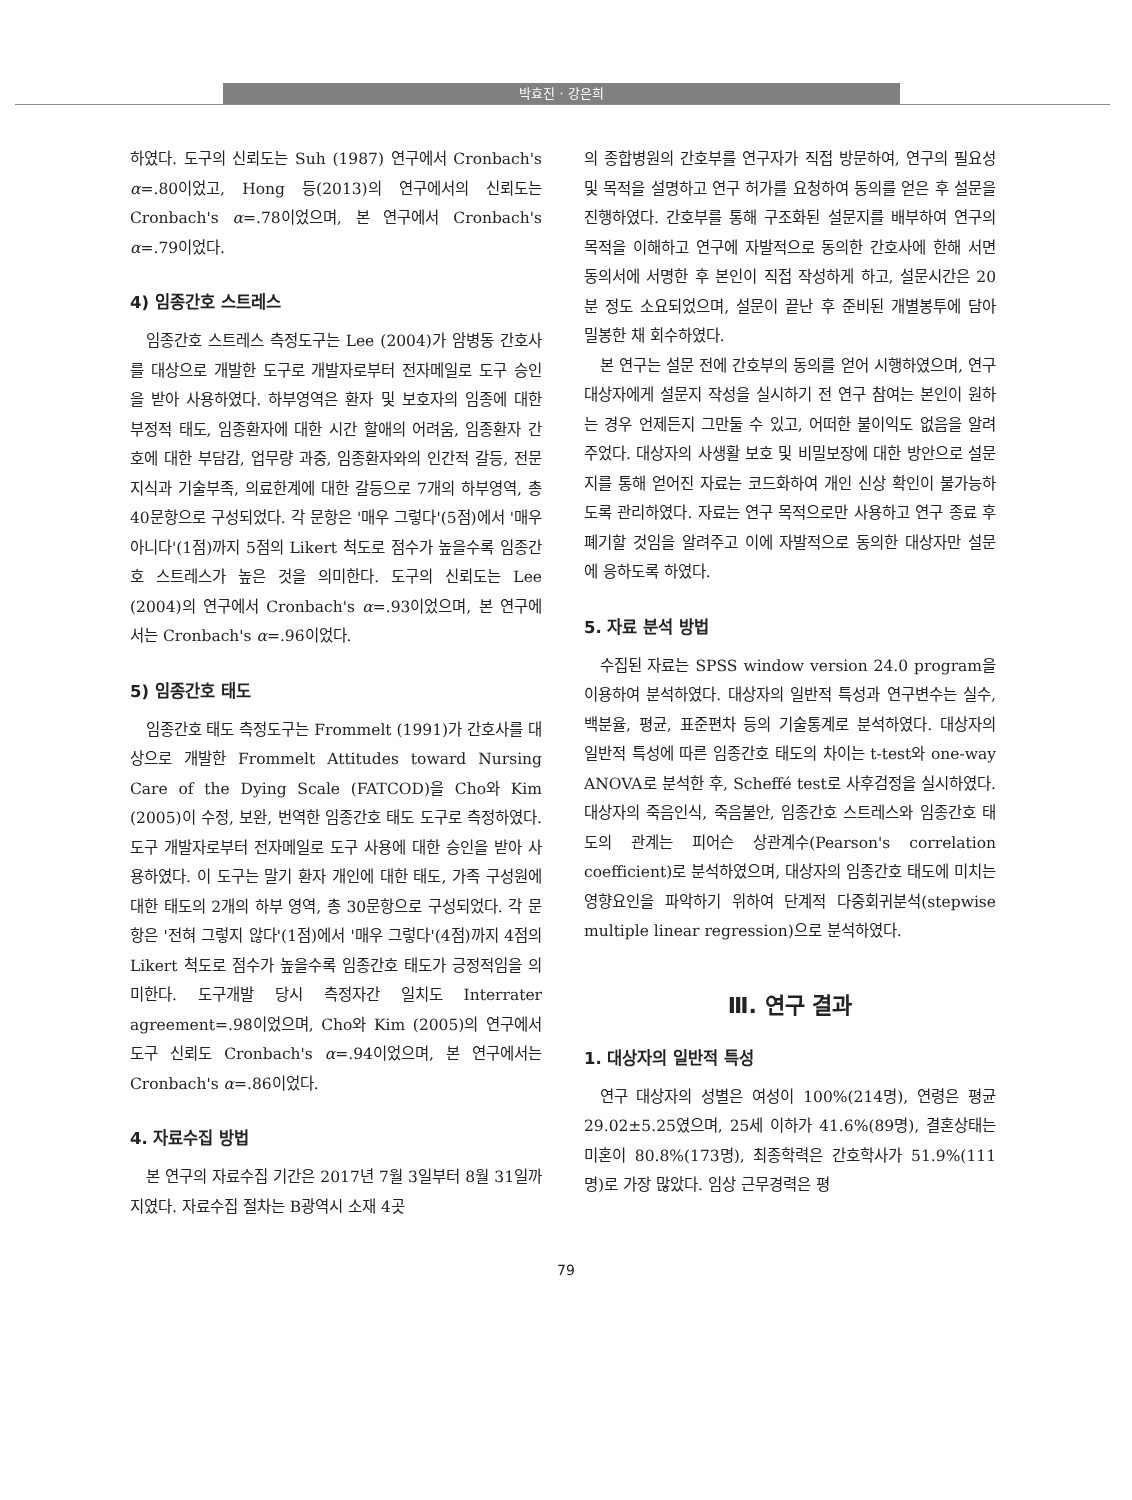박효진 · 강은희
하였다. 도구의 신뢰도는 Suh (1987) 연구에서 Cronbach's α=.80이었고, Hong 등(2013)의 연구에서의 신뢰도는 Cronbach's α=.78이었으며, 본 연구에서 Cronbach's α=.79이었다.
4) 임종간호 스트레스
임종간호 스트레스 측정도구는 Lee (2004)가 암병동 간호사를 대상으로 개발한 도구로 개발자로부터 전자메일로 도구 승인을 받아 사용하였다. 하부영역은 환자 및 보호자의 임종에 대한 부정적 태도, 임종환자에 대한 시간 할애의 어려움, 임종환자 간호에 대한 부담감, 업무량 과중, 임종환자와의 인간적 갈등, 전문지식과 기술부족, 의료한계에 대한 갈등으로 7개의 하부영역, 총 40문항으로 구성되었다. 각 문항은 '매우 그렇다'(5점)에서 '매우 아니다'(1점)까지 5점의 Likert 척도로 점수가 높을수록 임종간호 스트레스가 높은 것을 의미한다. 도구의 신뢰도는 Lee (2004)의 연구에서 Cronbach's α=.93이었으며, 본 연구에서는 Cronbach's α=.96이었다.
5) 임종간호 태도
임종간호 태도 측정도구는 Frommelt (1991)가 간호사를 대상으로 개발한 Frommelt Attitudes toward Nursing Care of the Dying Scale (FATCOD)을 Cho와 Kim (2005)이 수정, 보완, 번역한 임종간호 태도 도구로 측정하였다. 도구 개발자로부터 전자메일로 도구 사용에 대한 승인을 받아 사용하였다. 이 도구는 말기 환자 개인에 대한 태도, 가족 구성원에 대한 태도의 2개의 하부 영역, 총 30문항으로 구성되었다. 각 문항은 '전혀 그렇지 않다'(1점)에서 '매우 그렇다'(4점)까지 4점의 Likert 척도로 점수가 높을수록 임종간호 태도가 긍정적임을 의미한다. 도구개발 당시 측정자간 일치도 Interrater agreement=.98이었으며, Cho와 Kim (2005)의 연구에서 도구 신뢰도 Cronbach's α=.94이었으며, 본 연구에서는 Cronbach's α=.86이었다.
4. 자료수집 방법
본 연구의 자료수집 기간은 2017년 7월 3일부터 8월 31일까지였다. 자료수집 절차는 B광역시 소재 4곳
의 종합병원의 간호부를 연구자가 직접 방문하여, 연구의 필요성 및 목적을 설명하고 연구 허가를 요청하여 동의를 얻은 후 설문을 진행하였다. 간호부를 통해 구조화된 설문지를 배부하여 연구의 목적을 이해하고 연구에 자발적으로 동의한 간호사에 한해 서면 동의서에 서명한 후 본인이 직접 작성하게 하고, 설문시간은 20분 정도 소요되었으며, 설문이 끝난 후 준비된 개별봉투에 담아 밀봉한 채 회수하였다.
본 연구는 설문 전에 간호부의 동의를 얻어 시행하였으며, 연구 대상자에게 설문지 작성을 실시하기 전 연구 참여는 본인이 원하는 경우 언제든지 그만둘 수 있고, 어떠한 불이익도 없음을 알려주었다. 대상자의 사생활 보호 및 비밀보장에 대한 방안으로 설문지를 통해 얻어진 자료는 코드화하여 개인 신상 확인이 불가능하도록 관리하였다. 자료는 연구 목적으로만 사용하고 연구 종료 후 폐기할 것임을 알려주고 이에 자발적으로 동의한 대상자만 설문에 응하도록 하였다.
5. 자료 분석 방법
수집된 자료는 SPSS window version 24.0 program을 이용하여 분석하였다. 대상자의 일반적 특성과 연구변수는 실수, 백분율, 평균, 표준편차 등의 기술통계로 분석하였다. 대상자의 일반적 특성에 따른 임종간호 태도의 차이는 t-test와 one-way ANOVA로 분석한 후, Scheffé test로 사후검정을 실시하였다. 대상자의 죽음인식, 죽음불안, 임종간호 스트레스와 임종간호 태도의 관계는 피어슨 상관계수(Pearson's correlation coefficient)로 분석하였으며, 대상자의 임종간호 태도에 미치는 영향요인을 파악하기 위하여 단계적 다중회귀분석(stepwise multiple linear regression)으로 분석하였다.
Ⅲ. 연구 결과
1. 대상자의 일반적 특성
연구 대상자의 성별은 여성이 100%(214명), 연령은 평균 29.02±5.25였으며, 25세 이하가 41.6%(89명), 결혼상태는 미혼이 80.8%(173명), 최종학력은 간호학사가 51.9%(111명)로 가장 많았다. 임상 근무경력은 평
79